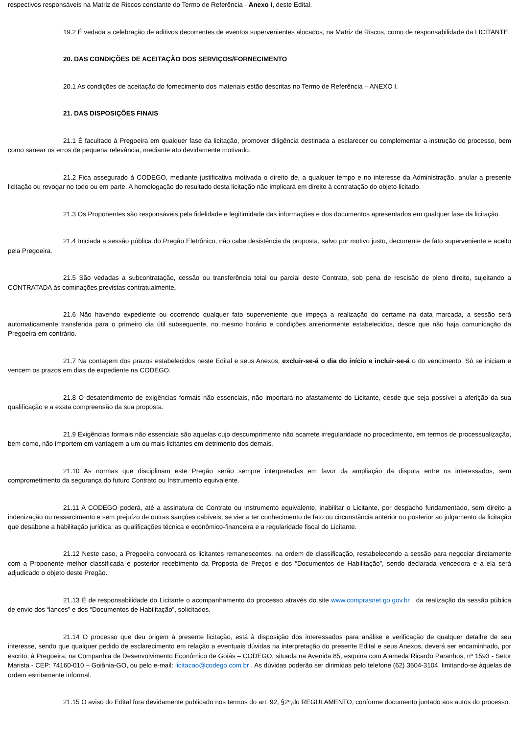respectivos responsáveis na Matriz de Riscos constante do Termo de Referência - Anexo I, deste Edital.
19.2 É vedada a celebração de aditivos decorrentes de eventos supervenientes alocados, na Matriz de Riscos, como de responsabilidade da LICITANTE.
20. DAS CONDIÇÕES DE ACEITAÇÃO DOS SERVIÇOS/FORNECIMENTO
20.1 As condições de aceitação do fornecimento dos materiais estão descritas no Termo de Referência – ANEXO I.
21. DAS DISPOSIÇÕES FINAIS
21.1 É facultado à Pregoeira em qualquer fase da licitação, promover diligência destinada a esclarecer ou complementar a instrução do processo, bem como sanear os erros de pequena relevância, mediante ato devidamente motivado.
21.2 Fica assegurado à CODEGO, mediante justificativa motivada o direito de, a qualquer tempo e no interesse da Administração, anular a presente licitação ou revogar no todo ou em parte. A homologação do resultado desta licitação não implicará em direito à contratação do objeto licitado.
21.3 Os Proponentes são responsáveis pela fidelidade e legitimidade das informações e dos documentos apresentados em qualquer fase da licitação.
21.4 Iniciada a sessão pública do Pregão Eletrônico, não cabe desistência da proposta, salvo por motivo justo, decorrente de fato superveniente e aceito pela Pregoeira.
21.5 São vedadas a subcontratação, cessão ou transferência total ou parcial deste Contrato, sob pena de rescisão de pleno direito, sujeitando a CONTRATADA às cominações previstas contratualmente.
21.6 Não havendo expediente ou ocorrendo qualquer fato superveniente que impeça a realização do certame na data marcada, a sessão será automaticamente transferida para o primeiro dia útil subsequente, no mesmo horário e condições anteriormente estabelecidos, desde que não haja comunicação da Pregoeira em contrário.
21.7 Na contagem dos prazos estabelecidos neste Edital e seus Anexos, excluir-se-á o dia do início e incluir-se-á o do vencimento. Só se iniciam e vencem os prazos em dias de expediente na CODEGO.
21.8 O desatendimento de exigências formais não essenciais, não importará no afastamento do Licitante, desde que seja possível a aferição da sua qualificação e a exata compreensão da sua proposta.
21.9 Exigências formais não essenciais são aquelas cujo descumprimento não acarrete irregularidade no procedimento, em termos de processualização, bem como, não importem em vantagem a um ou mais licitantes em detrimento dos demais.
21.10 As normas que disciplinam este Pregão serão sempre interpretadas em favor da ampliação da disputa entre os interessados, sem comprometimento da segurança do futuro Contrato ou Instrumento equivalente.
21.11 A CODEGO poderá, até a assinatura do Contrato ou Instrumento equivalente, inabilitar o Licitante, por despacho fundamentado, sem direito a indenização ou ressarcimento e sem prejuízo de outras sanções cabíveis, se vier a ter conhecimento de fato ou circunstância anterior ou posterior ao julgamento da licitação que desabone a habilitação jurídica, as qualificações técnica e econômico-financeira e a regularidade fiscal do Licitante.
21.12 Neste caso, a Pregoeira convocará os licitantes remanescentes, na ordem de classificação, restabelecendo a sessão para negociar diretamente com a Proponente melhor classificada e posterior recebimento da Proposta de Preços e dos “Documentos de Habilitação”, sendo declarada vencedora e a ela será adjudicado o objeto deste Pregão.
21.13 É de responsabilidade do Licitante o acompanhamento do processo através do site www.comprasnet.go.gov.br , da realização da sessão pública de envio dos “lances” e dos “Documentos de Habilitação”, solicitados.
21.14 O processo que deu origem à presente licitação, está à disposição dos interessados para análise e verificação de qualquer detalhe de seu interesse, sendo que qualquer pedido de esclarecimento em relação a eventuais dúvidas na interpretação do presente Edital e seus Anexos, deverá ser encaminhado, por escrito, à Pregoeira, na Companhia de Desenvolvimento Econômico de Goiás – CODEGO, situada na Avenida 85, esquina com Alameda Ricardo Paranhos, nº 1593 - Setor Marista - CEP: 74160-010 – Goiânia-GO, ou pelo e-mail: licitacao@codego.com.br . As dúvidas poderão ser dirimidas pelo telefone (62) 3604-3104, limitando-se àquelas de ordem estritamente informal.
21.15 O aviso do Edital fora devidamente publicado nos termos do art. 92, §2º,do REGULAMENTO, conforme documento juntado aos autos do processo.